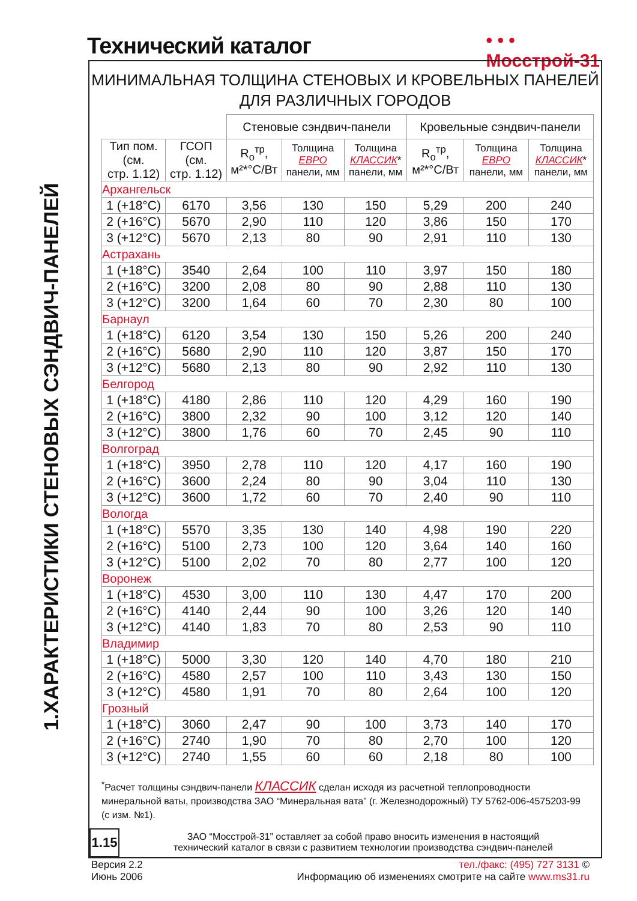Технический каталог
• • •
Мосстрой-31
1.ХАРАКТЕРИСТИКИ СТЕНОВЫХ СЭНДВИЧ-ПАНЕЛЕЙ
МИНИМАЛЬНАЯ ТОЛЩИНА СТЕНОВЫХ И КРОВЕЛЬНЫХ ПАНЕЛЕЙ
ДЛЯ РАЗЛИЧНЫХ ГОРОДОВ
| | | Стеновые сэндвич-панели | | | Кровельные сэндвич-панели | | |
| --- | --- | --- | --- | --- | --- | --- | --- |
| Тип пом. (см. стр. 1.12) | ГСОП (см. стр. 1.12) | R<sub>o</sub><sup>тр</sup>, м²*°С/Вт | Толщина ЕВРО панели, мм | Толщина КЛАССИК * панели, мм | R<sub>o</sub><sup>тр</sup>, м²*°С/Вт | Толщина ЕВРО панели, мм | Толщина КЛАССИК * панели, мм |
| Архангельск | | | | | | | |
| 1 (+18°С) | 6170 | 3,56 | 130 | 150 | 5,29 | 200 | 240 |
| 2 (+16°С) | 5670 | 2,90 | 110 | 120 | 3,86 | 150 | 170 |
| 3 (+12°С) | 5670 | 2,13 | 80 | 90 | 2,91 | 110 | 130 |
| Астрахань | | | | | | | |
| 1 (+18°С) | 3540 | 2,64 | 100 | 110 | 3,97 | 150 | 180 |
| 2 (+16°С) | 3200 | 2,08 | 80 | 90 | 2,88 | 110 | 130 |
| 3 (+12°С) | 3200 | 1,64 | 60 | 70 | 2,30 | 80 | 100 |
| Барнаул | | | | | | | |
| 1 (+18°С) | 6120 | 3,54 | 130 | 150 | 5,26 | 200 | 240 |
| 2 (+16°С) | 5680 | 2,90 | 110 | 120 | 3,87 | 150 | 170 |
| 3 (+12°С) | 5680 | 2,13 | 80 | 90 | 2,92 | 110 | 130 |
| Белгород | | | | | | | |
| 1 (+18°С) | 4180 | 2,86 | 110 | 120 | 4,29 | 160 | 190 |
| 2 (+16°С) | 3800 | 2,32 | 90 | 100 | 3,12 | 120 | 140 |
| 3 (+12°С) | 3800 | 1,76 | 60 | 70 | 2,45 | 90 | 110 |
| Волгоград | | | | | | | |
| 1 (+18°С) | 3950 | 2,78 | 110 | 120 | 4,17 | 160 | 190 |
| 2 (+16°С) | 3600 | 2,24 | 80 | 90 | 3,04 | 110 | 130 |
| 3 (+12°С) | 3600 | 1,72 | 60 | 70 | 2,40 | 90 | 110 |
| Вологда | | | | | | | |
| 1 (+18°С) | 5570 | 3,35 | 130 | 140 | 4,98 | 190 | 220 |
| 2 (+16°С) | 5100 | 2,73 | 100 | 120 | 3,64 | 140 | 160 |
| 3 (+12°С) | 5100 | 2,02 | 70 | 80 | 2,77 | 100 | 120 |
| Воронеж | | | | | | | |
| 1 (+18°С) | 4530 | 3,00 | 110 | 130 | 4,47 | 170 | 200 |
| 2 (+16°С) | 4140 | 2,44 | 90 | 100 | 3,26 | 120 | 140 |
| 3 (+12°С) | 4140 | 1,83 | 70 | 80 | 2,53 | 90 | 110 |
| Владимир | | | | | | | |
| 1 (+18°С) | 5000 | 3,30 | 120 | 140 | 4,70 | 180 | 210 |
| 2 (+16°С) | 4580 | 2,57 | 100 | 110 | 3,43 | 130 | 150 |
| 3 (+12°С) | 4580 | 1,91 | 70 | 80 | 2,64 | 100 | 120 |
| Грозный | | | | | | | |
| 1 (+18°С) | 3060 | 2,47 | 90 | 100 | 3,73 | 140 | 170 |
| 2 (+16°С) | 2740 | 1,90 | 70 | 80 | 2,70 | 100 | 120 |
| 3 (+12°С) | 2740 | 1,55 | 60 | 60 | 2,18 | 80 | 100 |
<sup>*</sup> Расчет толщины сэндвич-панели КЛАССИК сделан исходя из расчетной теплопроводности минеральной ваты, производства ЗАО “Минеральная вата” (г. Железнодорожный) ТУ 5762-006-4575203-99 (с изм. №1).
ЗАО “Мосстрой-31” оставляет за собой право вносить изменения в настоящий
технический каталог в связи с развитием технологии производства сэндвич-панелей
1.15
Версия 2.2
Июнь 2006
тел./факс: (495) 727 3131 ©
Информацию об изменениях смотрите на сайте www.ms31.ru